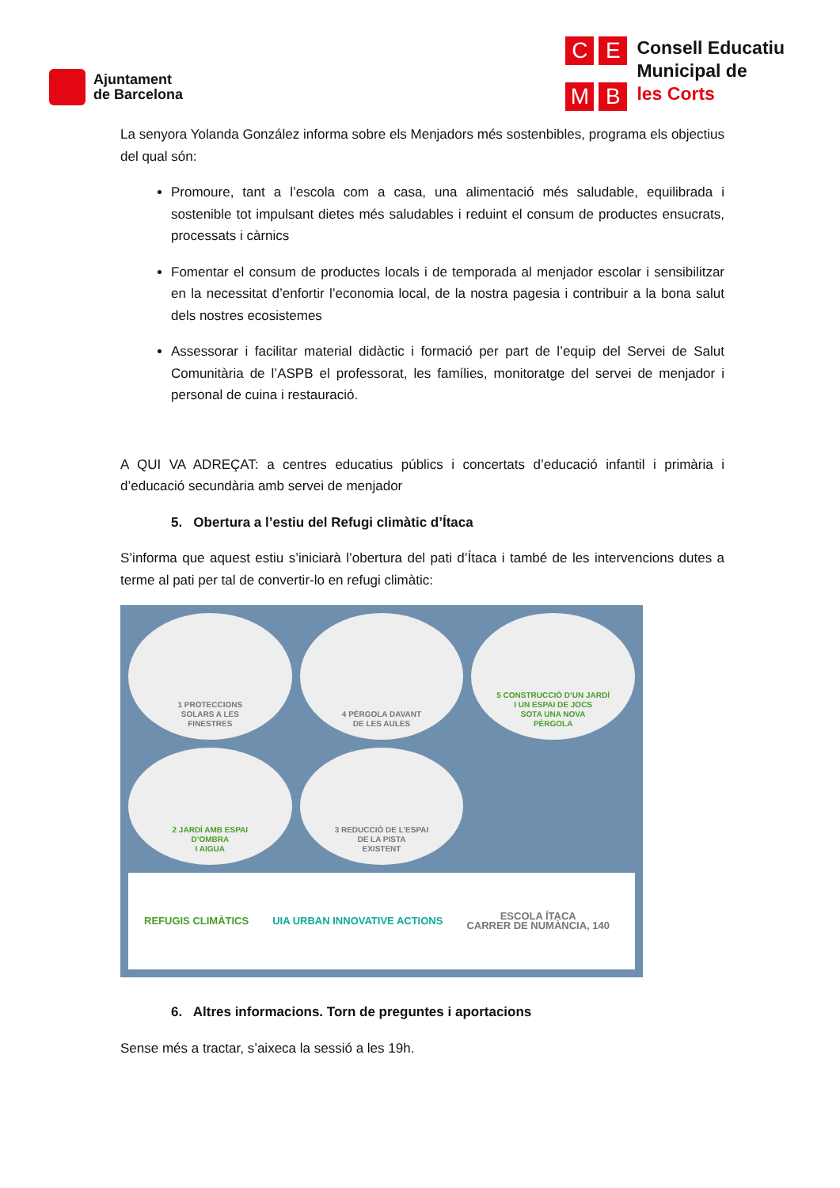Ajuntament
de Barcelona
C
E
M
B
Consell Educatiu
Municipal de
les Corts
La senyora Yolanda González informa sobre els Menjadors més sostenbibles, programa els objectius del qual són:
Promoure, tant a l’escola com a casa, una alimentació més saludable, equilibrada i sostenible tot impulsant dietes més saludables i reduint el consum de productes ensucrats, processats i càrnics
Fomentar el consum de productes locals i de temporada al menjador escolar i sensibilitzar en la necessitat d’enfortir l’economia local, de la nostra pagesia i contribuir a la bona salut dels nostres ecosistemes
Assessorar i facilitar material didàctic i formació per part de l’equip del Servei de Salut Comunitària de l’ASPB el professorat, les famílies, monitoratge del servei de menjador i personal de cuina i restauració.
A QUI VA ADREÇAT: a centres educatius públics i concertats d’educació infantil i primària i d’educació secundària amb servei de menjador
5. Obertura a l’estiu del Refugi climàtic d’Ítaca
S’informa que aquest estiu s’iniciarà l’obertura del pati d’Ítaca i també de les intervencions dutes a terme al pati per tal de convertir-lo en refugi climàtic:
1 PROTECCIONS
SOLARS A LES
FINESTRES
4 PÈRGOLA DAVANT
DE LES AULES
5 CONSTRUCCIÓ D’UN JARDÍ
I UN ESPAI DE JOCS
SOTA UNA NOVA
PÈRGOLA
2 JARDÍ AMB ESPAI
D’OMBRA
I AIGUA
3 REDUCCIÓ DE L’ESPAI
DE LA PISTA
EXISTENT
REFUGIS CLIMÀTICS UIA URBAN INNOVATIVE ACTIONS ESCOLA ÍTACA
CARRER DE NUMÀNCIA, 140
6. Altres informacions. Torn de preguntes i aportacions
Sense més a tractar, s’aixeca la sessió a les 19h.